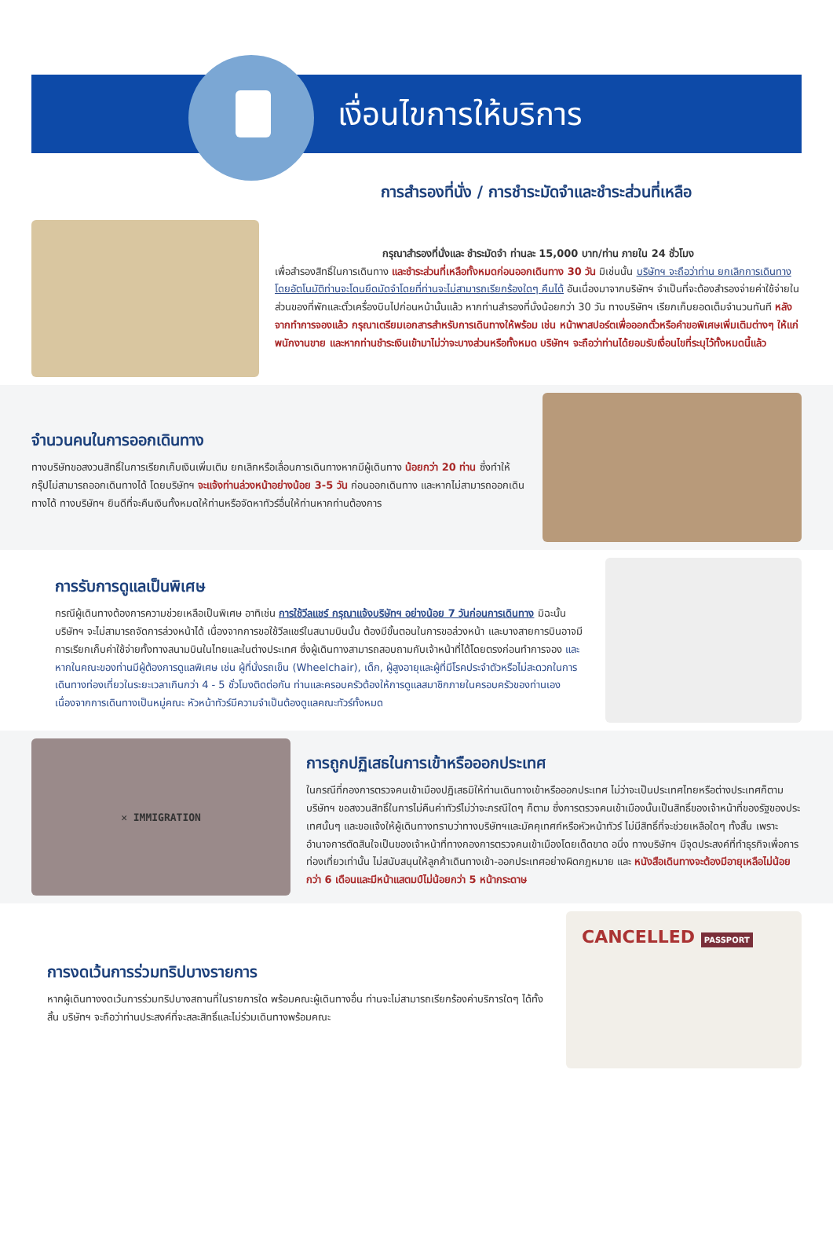เงื่อนไขการให้บริการ
การสำรองที่นั่ง / การชำระมัดจำและชำระส่วนที่เหลือ
กรุณาสำรองที่นั่งและ ชำระมัดจำ ท่านละ 15,000 บาท/ท่าน ภายใน 24 ชั่วโมง
เพื่อสำรองสิทธิ์ในการเดินทาง และชำระส่วนที่เหลือทั้งหมดก่อนออกเดินทาง 30 วัน มิเช่นนั้น บริษัทฯ จะถือว่าท่าน ยกเลิกการเดินทางโดยอัตโนมัติท่านจะโดนยึดมัดจำโดยที่ท่านจะไม่สามารถเรียกร้องใดๆ คืนได้ อันเนื่องมาจากบริษัทฯ จำเป็นที่จะต้องสำรองจ่ายค่าใช้จ่ายในส่วนของที่พักและตั๋วเครื่องบินไปก่อนหน้านั้นแล้ว หากท่านสำรองที่นั่งน้อยกว่า 30 วัน ทางบริษัทฯ เรียกเก็บยอดเต็มจำนวนทันที หลังจากทำการจองแล้ว กรุณาเตรียมเอกสารสำหรับการเดินทางให้พร้อม เช่น หน้าพาสปอร์ตเพื่อออกตั๋วหรือคำขอพิเศษเพิ่มเติมต่างๆ ให้แก่พนักงานขาย และหากท่านชำระเงินเข้ามาไม่ว่าจะบางส่วนหรือทั้งหมด บริษัทฯ จะถือว่าท่านได้ยอมรับเงื่อนไขที่ระบุไว้ทั้งหมดนี้แล้ว
จำนวนคนในการออกเดินทาง
ทางบริษัทขอสงวนสิทธิ์ในการเรียกเก็บเงินเพิ่มเติม ยกเลิกหรือเลื่อนการเดินทางหากมีผู้เดินทาง น้อยกว่า 20 ท่าน ซึ่งทำให้กรุ๊ปไม่สามารถออกเดินทางได้ โดยบริษัทฯ จะแจ้งท่านล่วงหน้าอย่างน้อย 3-5 วัน ก่อนออกเดินทาง และหากไม่สามารถออกเดินทางได้ ทางบริษัทฯ ยินดีที่จะคืนเงินทั้งหมดให้ท่านหรือจัดหาทัวร์อื่นให้ท่านหากท่านต้องการ
การรับการดูแลเป็นพิเศษ
กรณีผู้เดินทางต้องการความช่วยเหลือเป็นพิเศษ อาทิเช่น การใช้วีลแชร์ กรุณาแจ้งบริษัทฯ อย่างน้อย 7 วันก่อนการเดินทาง มิฉะนั้นบริษัทฯ จะไม่สามารถจัดการล่วงหน้าได้ เนื่องจากการขอใช้วีลแชร์ในสนามบินนั้น ต้องมีขั้นตอนในการขอล่วงหน้า และบางสายการบินอาจมีการเรียกเก็บค่าใช้จ่ายทั้งทางสนามบินในไทยและในต่างประเทศ ซึ่งผู้เดินทางสามารถสอบถามกับเจ้าหน้าที่ได้โดยตรงก่อนทำการจอง และหากในคณะของท่านมีผู้ต้องการดูแลพิเศษ เช่น ผู้ที่นั่งรถเข็น (Wheelchair), เด็ก, ผู้สูงอายุและผู้ที่มีโรคประจำตัวหรือไม่สะดวกในการเดินทางท่องเที่ยวในระยะเวลาเกินกว่า 4 - 5 ชั่วโมงติดต่อกัน ท่านและครอบครัวต้องให้การดูแลสมาชิกภายในครอบครัวของท่านเอง เนื่องจากการเดินทางเป็นหมู่คณะ หัวหน้าทัวร์มีความจำเป็นต้องดูแลคณะทัวร์ทั้งหมด
✕ IMMIGRATION
การถูกปฏิเสธในการเข้าหรือออกประเทศ
ในกรณีที่กองการตรวจคนเข้าเมืองปฏิเสธมิให้ท่านเดินทางเข้าหรือออกประเทศ ไม่ว่าจะเป็นประเทศไทยหรือต่างประเทศก็ตาม บริษัทฯ ขอสงวนสิทธิ์ในการไม่คืนค่าทัวร์ไม่ว่าจะกรณีใดๆ ก็ตาม ซึ่งการตรวจคนเข้าเมืองนั้นเป็นสิทธิ์ของเจ้าหน้าที่ของรัฐของประเทศนั้นๆ และขอแจ้งให้ผู้เดินทางทราบว่าทางบริษัทฯและมัคคุเทศก์หรือหัวหน้าทัวร์ ไม่มีสิทธิ์ที่จะช่วยเหลือใดๆ ทั้งสิ้น เพราะอำนาจการตัดสินใจเป็นของเจ้าหน้าที่ทางกองการตรวจคนเข้าเมืองโดยเด็ดขาด อนึ่ง ทางบริษัทฯ มีจุดประสงค์ที่ทำธุรกิจเพื่อการท่องเที่ยวเท่านั้น ไม่สนับสนุนให้ลูกค้าเดินทางเข้า-ออกประเทศอย่างผิดกฎหมาย และ หนังสือเดินทางจะต้องมีอายุเหลือไม่น้อยกว่า 6 เดือนและมีหน้าแสตมป์ไม่น้อยกว่า 5 หน้ากระดาษ
การงดเว้นการร่วมทริปบางรายการ
หากผู้เดินทางงดเว้นการร่วมทริปบางสถานที่ในรายการใด พร้อมคณะผู้เดินทางอื่น ท่านจะไม่สามารถเรียกร้องค่าบริการใดๆ ได้ทั้งสิ้น บริษัทฯ จะถือว่าท่านประสงค์ที่จะสละสิทธิ์และไม่ร่วมเดินทางพร้อมคณะ
CANCELLED PASSPORT